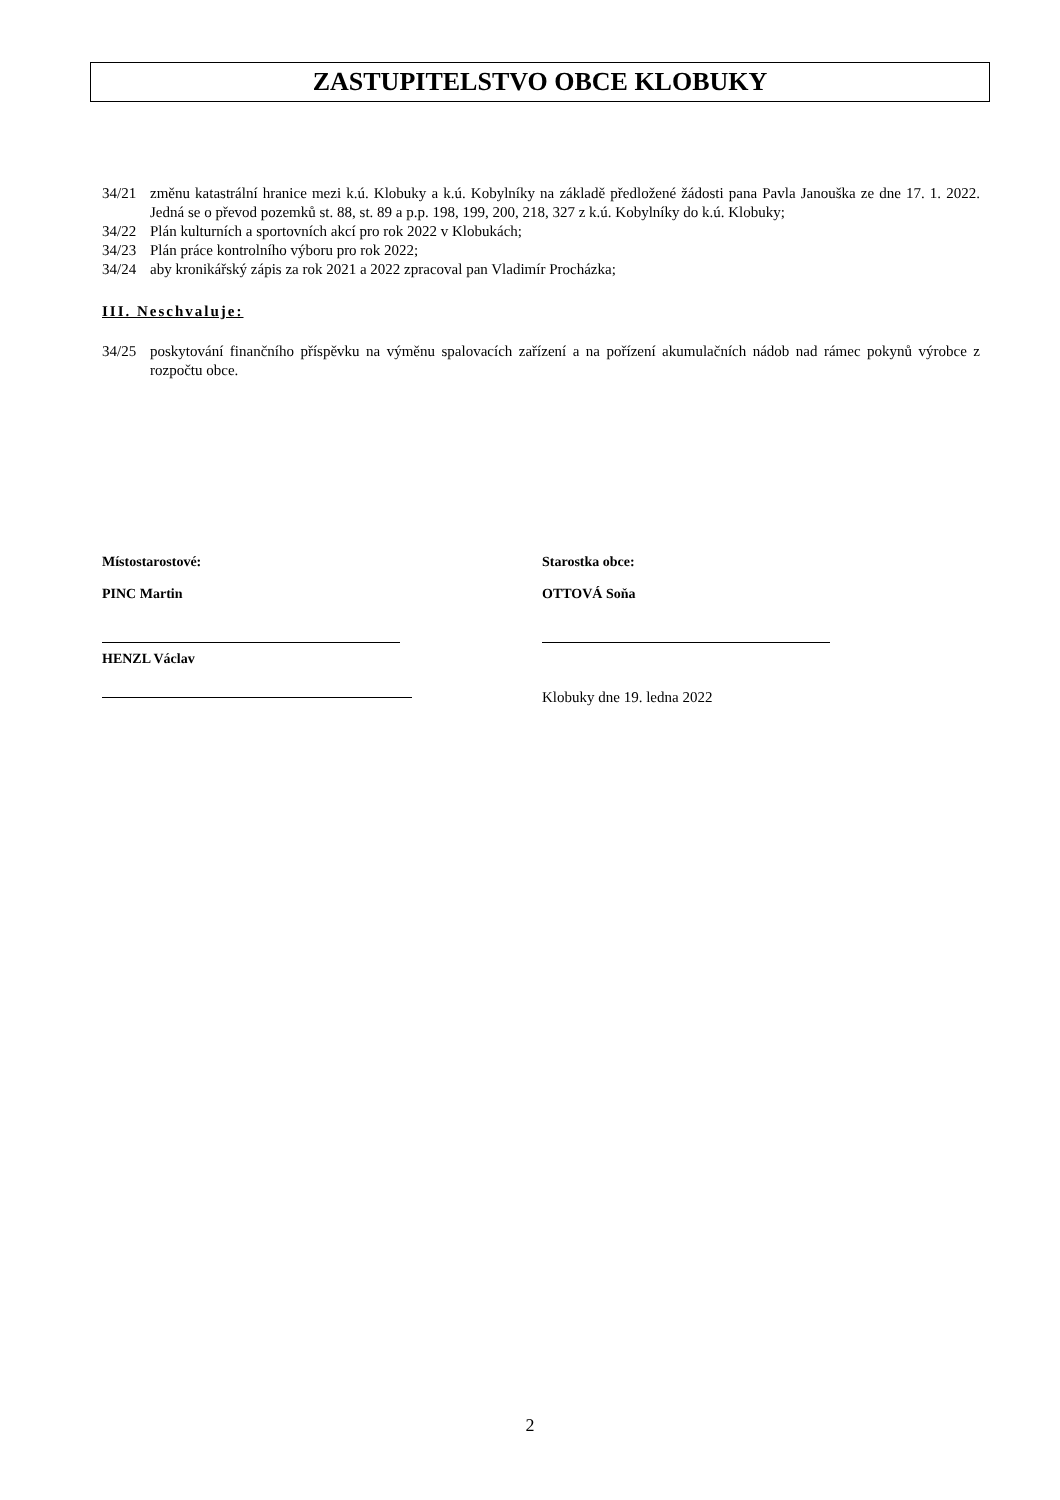ZASTUPITELSTVO OBCE KLOBUKY
34/21 změnu katastrální hranice mezi k.ú. Klobuky a k.ú. Kobylníky na základě předložené žádosti pana Pavla Janouška ze dne 17. 1. 2022. Jedná se o převod pozemků st. 88, st. 89 a p.p. 198, 199, 200, 218, 327 z k.ú. Kobylníky do k.ú. Klobuky;
34/22 Plán kulturních a sportovních akcí pro rok 2022 v Klobukách;
34/23 Plán práce kontrolního výboru pro rok 2022;
34/24 aby kronikářský zápis za rok 2021 a 2022 zpracoval pan Vladimír Procházka;
III. Neschvaluje:
34/25 poskytování finančního příspěvku na výměnu spalovacích zařízení a na pořízení akumulačních nádob nad rámec pokynů výrobce z rozpočtu obce.
Místostarostové:
PINC Martin
HENZL Václav
Starostka obce:
OTTOVÁ Soňa
Klobuky dne 19. ledna 2022
2